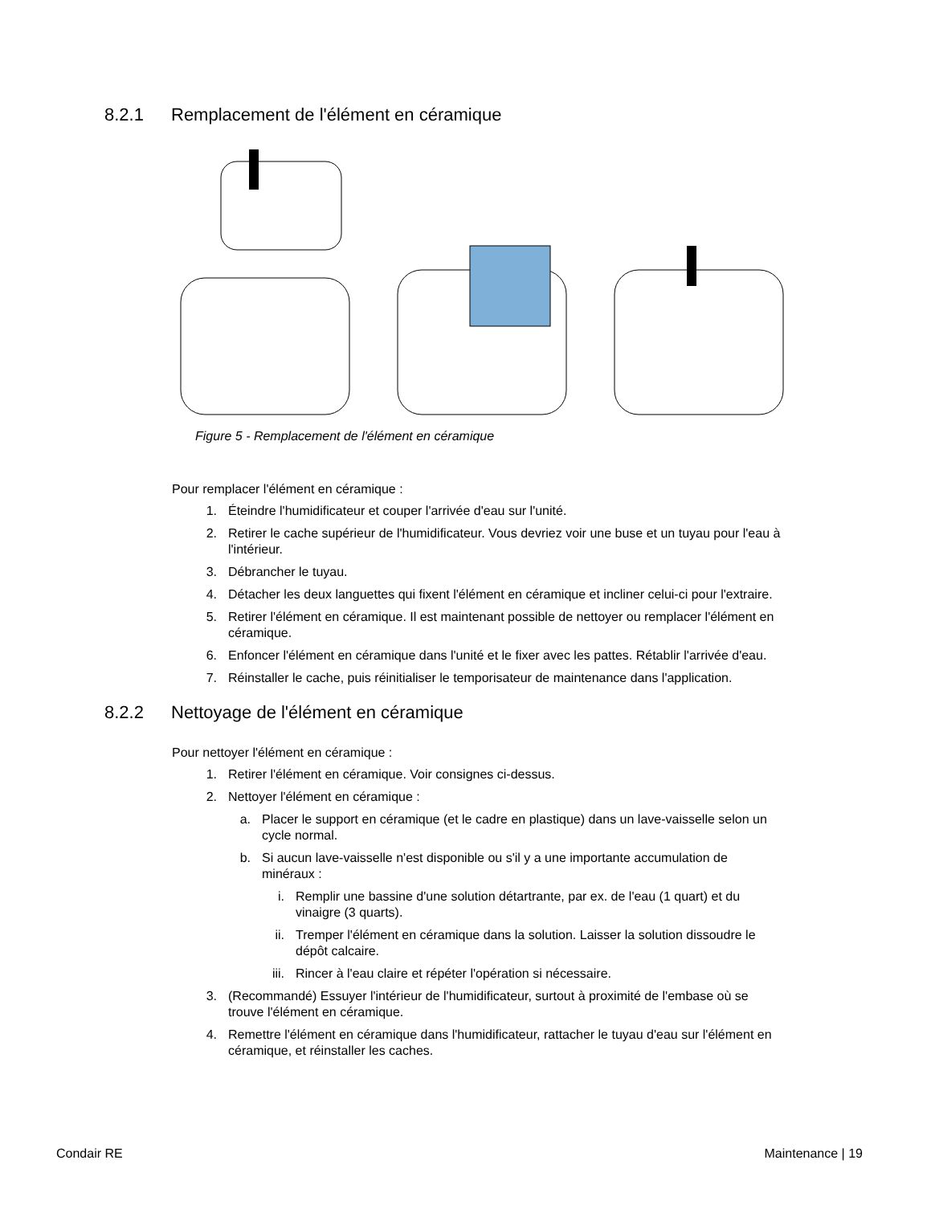8.2.1 Remplacement de l'élément en céramique
Figure 5 - Remplacement de l'élément en céramique
Pour remplacer l'élément en céramique :
1. Éteindre l'humidificateur et couper l'arrivée d'eau sur l'unité.
2. Retirer le cache supérieur de l'humidificateur. Vous devriez voir une buse et un tuyau pour l'eau à l'intérieur.
3. Débrancher le tuyau.
4. Détacher les deux languettes qui fixent l'élément en céramique et incliner celui-ci pour l'extraire.
5. Retirer l'élément en céramique. Il est maintenant possible de nettoyer ou remplacer l'élément en céramique.
6. Enfoncer l'élément en céramique dans l'unité et le fixer avec les pattes. Rétablir l'arrivée d'eau.
7. Réinstaller le cache, puis réinitialiser le temporisateur de maintenance dans l'application.
8.2.2 Nettoyage de l'élément en céramique
Pour nettoyer l'élément en céramique :
1. Retirer l'élément en céramique. Voir consignes ci-dessus.
2. Nettoyer l'élément en céramique :
a. Placer le support en céramique (et le cadre en plastique) dans un lave-vaisselle selon un cycle normal.
b. Si aucun lave-vaisselle n'est disponible ou s'il y a une importante accumulation de minéraux :
i. Remplir une bassine d'une solution détartrante, par ex. de l'eau (1 quart) et du vinaigre (3 quarts).
ii. Tremper l'élément en céramique dans la solution. Laisser la solution dissoudre le dépôt calcaire.
iii. Rincer à l'eau claire et répéter l'opération si nécessaire.
3. (Recommandé) Essuyer l'intérieur de l'humidificateur, surtout à proximité de l'embase où se trouve l'élément en céramique.
4. Remettre l'élément en céramique dans l'humidificateur, rattacher le tuyau d'eau sur l'élément en céramique, et réinstaller les caches.
Condair RE Maintenance | 19